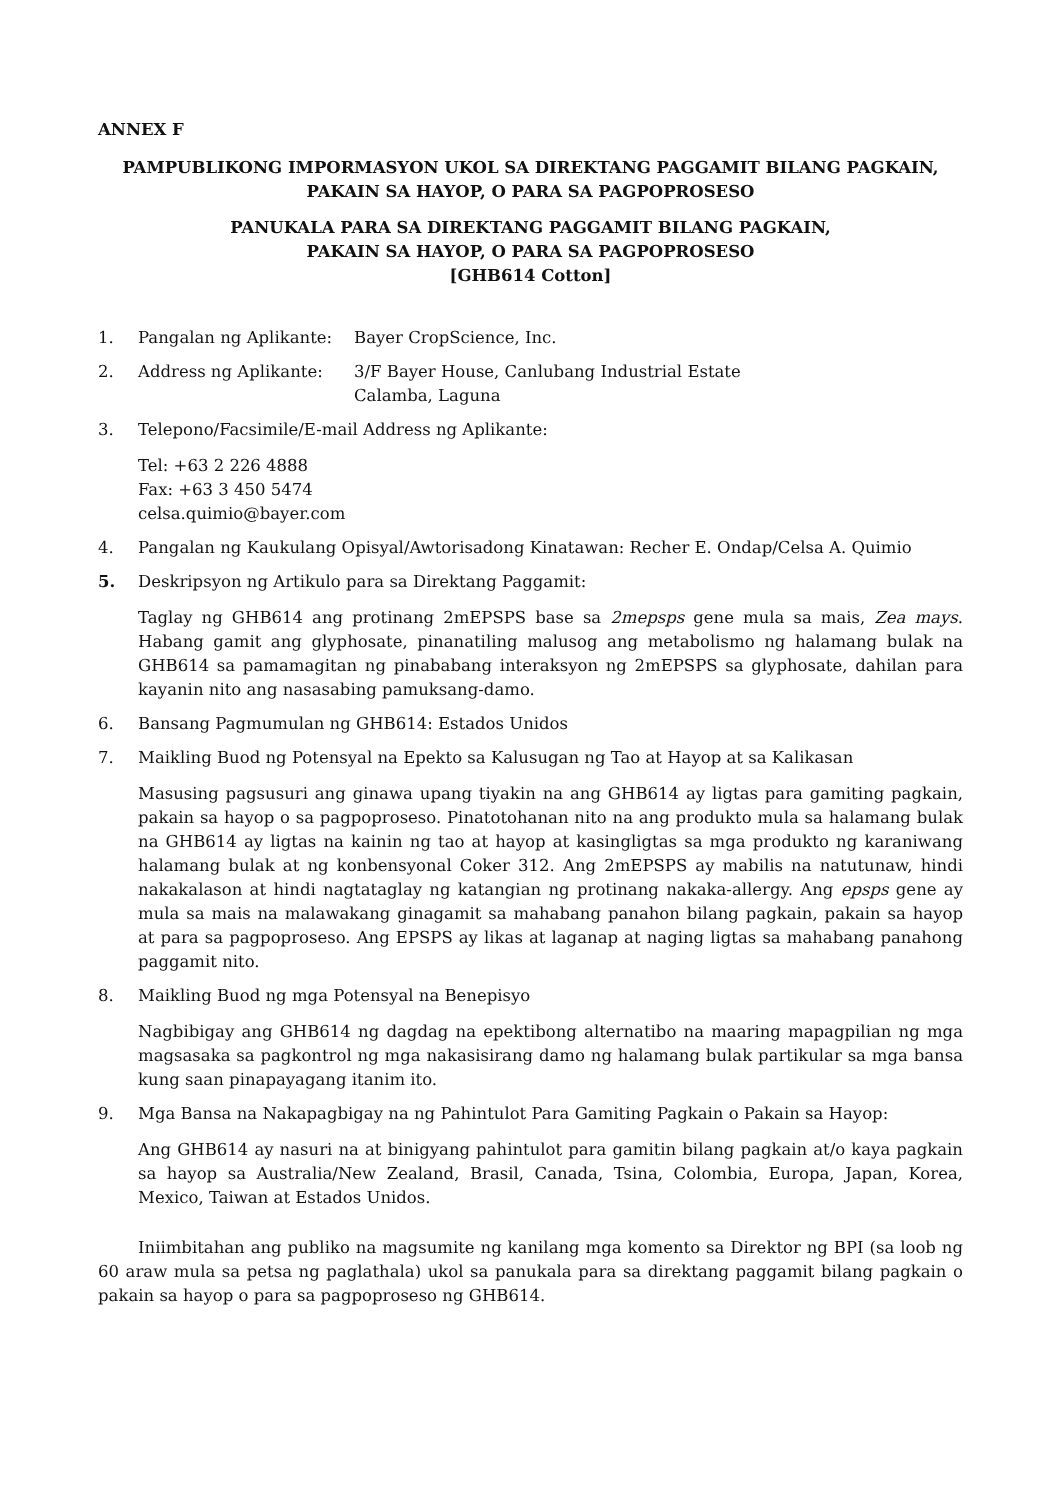ANNEX F
PAMPUBLIKONG IMPORMASYON UKOL SA DIREKTANG PAGGAMIT BILANG PAGKAIN,
PAKAIN SA HAYOP, O PARA SA PAGPOPROSESO
PANUKALA PARA SA DIREKTANG PAGGAMIT BILANG PAGKAIN,
PAKAIN SA HAYOP, O PARA SA PAGPOPROSESO
[GHB614 Cotton]
1. Pangalan ng Aplikante: Bayer CropScience, Inc.
2. Address ng Aplikante: 3/F Bayer House, Canlubang Industrial Estate
Calamba, Laguna
3. Telepono/Facsimile/E-mail Address ng Aplikante:
Tel: +63 2 226 4888
Fax: +63 3 450 5474
celsa.quimio@bayer.com
4. Pangalan ng Kaukulang Opisyal/Awtorisadong Kinatawan: Recher E. Ondap/Celsa A. Quimio
5. Deskripsyon ng Artikulo para sa Direktang Paggamit:
Taglay ng GHB614 ang protinang 2mEPSPS base sa 2mepsps gene mula sa mais, Zea mays. Habang gamit ang glyphosate, pinanatiling malusog ang metabolismo ng halamang bulak na GHB614 sa pamamagitan ng pinababang interaksyon ng 2mEPSPS sa glyphosate, dahilan para kayanin nito ang nasasabing pamuksang-damo.
6. Bansang Pagmumulan ng GHB614: Estados Unidos
7. Maikling Buod ng Potensyal na Epekto sa Kalusugan ng Tao at Hayop at sa Kalikasan
Masusing pagsusuri ang ginawa upang tiyakin na ang GHB614 ay ligtas para gamiting pagkain, pakain sa hayop o sa pagpoproseso. Pinatotohanan nito na ang produkto mula sa halamang bulak na GHB614 ay ligtas na kainin ng tao at hayop at kasingligtas sa mga produkto ng karaniwang halamang bulak at ng konbensyonal Coker 312. Ang 2mEPSPS ay mabilis na natutunaw, hindi nakakalason at hindi nagtataglay ng katangian ng protinang nakaka-allergy. Ang epsps gene ay mula sa mais na malawakang ginagamit sa mahabang panahon bilang pagkain, pakain sa hayop at para sa pagpoproseso. Ang EPSPS ay likas at laganap at naging ligtas sa mahabang panahong paggamit nito.
8. Maikling Buod ng mga Potensyal na Benepisyo
Nagbibigay ang GHB614 ng dagdag na epektibong alternatibo na maaring mapagpilian ng mga magsasaka sa pagkontrol ng mga nakasisirang damo ng halamang bulak partikular sa mga bansa kung saan pinapayagang itanim ito.
9. Mga Bansa na Nakapagbigay na ng Pahintulot Para Gamiting Pagkain o Pakain sa Hayop:
Ang GHB614 ay nasuri na at binigyang pahintulot para gamitin bilang pagkain at/o kaya pagkain sa hayop sa Australia/New Zealand, Brasil, Canada, Tsina, Colombia, Europa, Japan, Korea, Mexico, Taiwan at Estados Unidos.
Iniimbitahan ang publiko na magsumite ng kanilang mga komento sa Direktor ng BPI (sa loob ng 60 araw mula sa petsa ng paglathala) ukol sa panukala para sa direktang paggamit bilang pagkain o pakain sa hayop o para sa pagpoproseso ng GHB614.